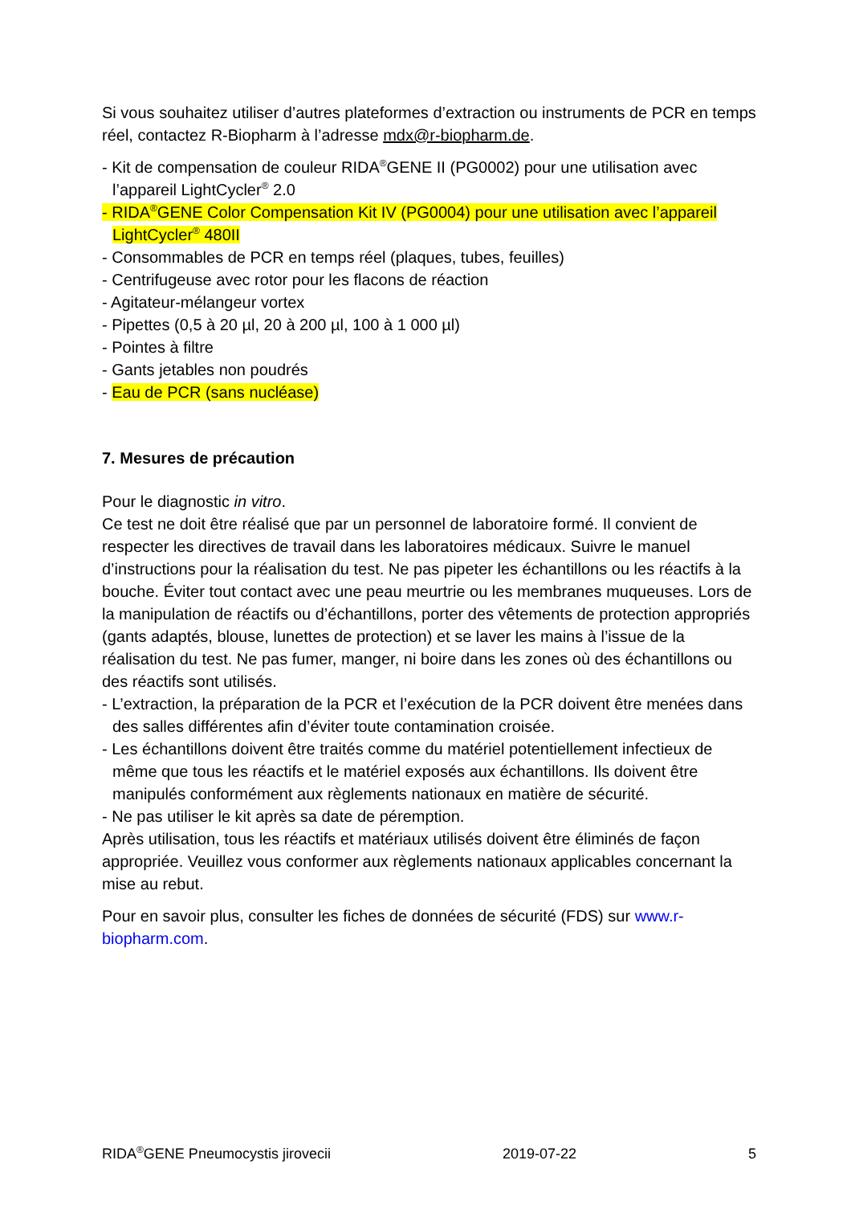Si vous souhaitez utiliser d’autres plateformes d’extraction ou instruments de PCR en temps réel, contactez R-Biopharm à l’adresse mdx@r-biopharm.de.
- Kit de compensation de couleur RIDA<sup>®</sup>GENE II (PG0002) pour une utilisation avec l’appareil LightCycler<sup>®</sup> 2.0
- RIDA<sup>®</sup>GENE Color Compensation Kit IV (PG0004) pour une utilisation avec l’appareil LightCycler<sup>®</sup> 480II
- Consommables de PCR en temps réel (plaques, tubes, feuilles)
- Centrifugeuse avec rotor pour les flacons de réaction
- Agitateur-mélangeur vortex
- Pipettes (0,5 à 20 µl, 20 à 200 µl, 100 à 1 000 µl)
- Pointes à filtre
- Gants jetables non poudrés
- Eau de PCR (sans nucléase)
7. Mesures de précaution
Pour le diagnostic in vitro.
Ce test ne doit être réalisé que par un personnel de laboratoire formé. Il convient de respecter les directives de travail dans les laboratoires médicaux. Suivre le manuel d’instructions pour la réalisation du test. Ne pas pipeter les échantillons ou les réactifs à la bouche. Éviter tout contact avec une peau meurtrie ou les membranes muqueuses. Lors de la manipulation de réactifs ou d’échantillons, porter des vêtements de protection appropriés (gants adaptés, blouse, lunettes de protection) et se laver les mains à l’issue de la réalisation du test. Ne pas fumer, manger, ni boire dans les zones où des échantillons ou des réactifs sont utilisés.
- L’extraction, la préparation de la PCR et l’exécution de la PCR doivent être menées dans des salles différentes afin d’éviter toute contamination croisée.
- Les échantillons doivent être traités comme du matériel potentiellement infectieux de même que tous les réactifs et le matériel exposés aux échantillons. Ils doivent être manipulés conformément aux règlements nationaux en matière de sécurité.
- Ne pas utiliser le kit après sa date de péremption.
Après utilisation, tous les réactifs et matériaux utilisés doivent être éliminés de façon appropriée. Veuillez vous conformer aux règlements nationaux applicables concernant la mise au rebut.
Pour en savoir plus, consulter les fiches de données de sécurité (FDS) sur www.r-biopharm.com.
RIDA<sup>®</sup>GENE Pneumocystis jirovecii 2019-07-22 5